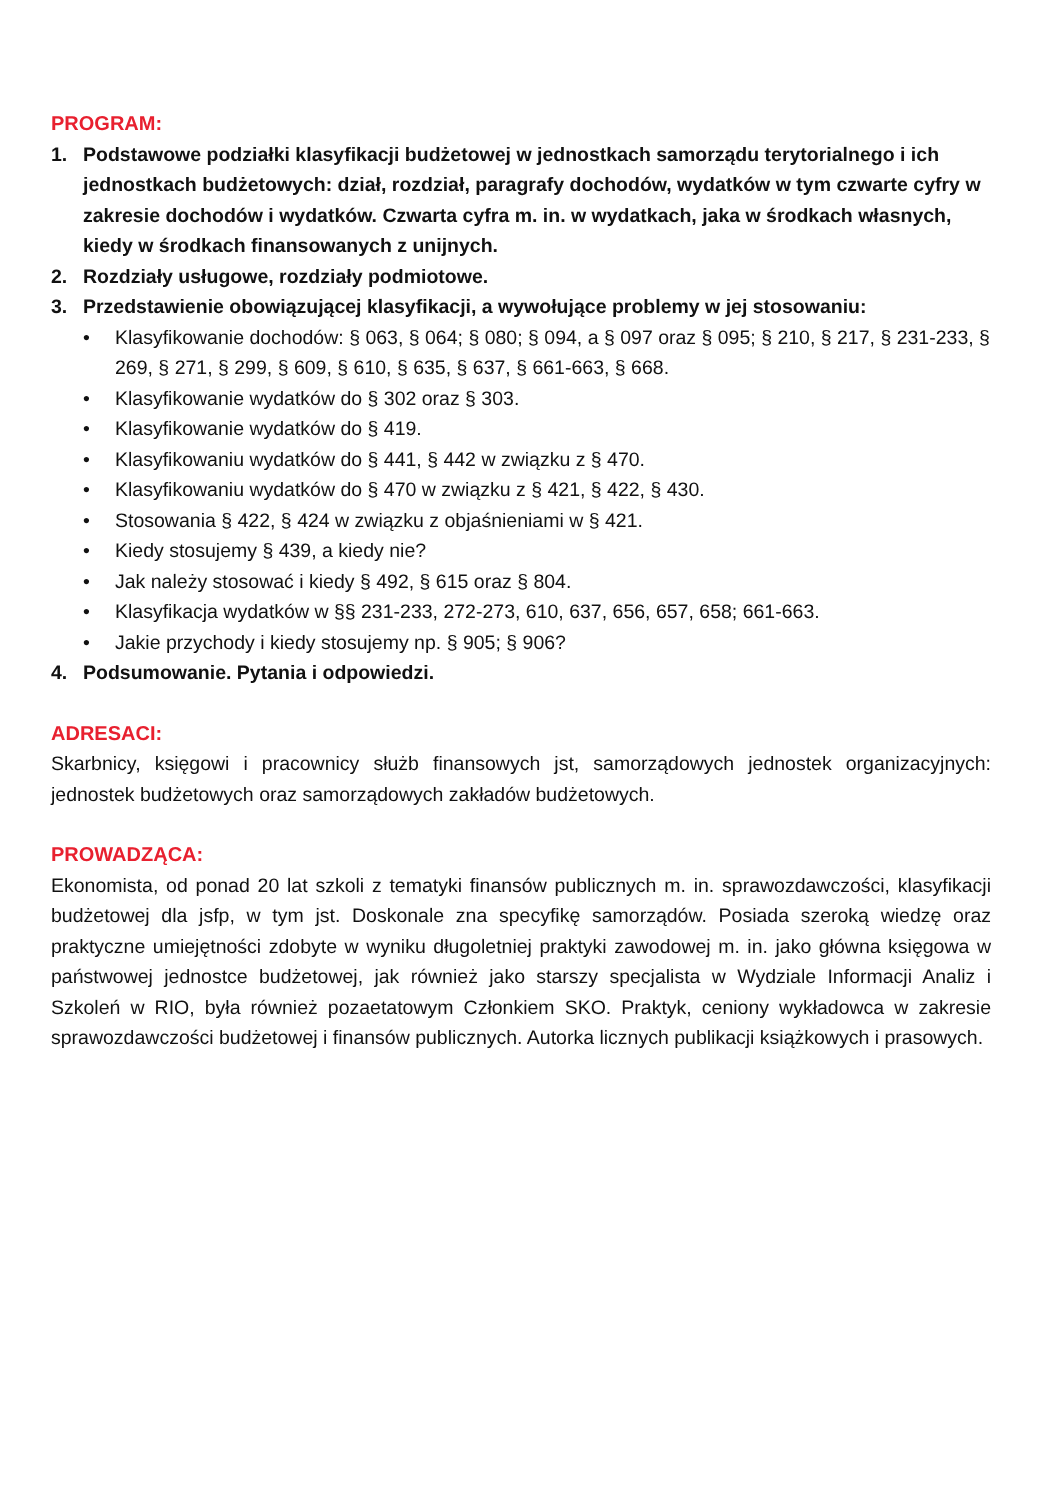PROGRAM:
1. Podstawowe podziałki klasyfikacji budżetowej w jednostkach samorządu terytorialnego i ich jednostkach budżetowych: dział, rozdział, paragrafy dochodów, wydatków w tym czwarte cyfry w zakresie dochodów i wydatków. Czwarta cyfra m. in. w wydatkach, jaka w środkach własnych, kiedy w środkach finansowanych z unijnych.
2. Rozdziały usługowe, rozdziały podmiotowe.
3. Przedstawienie obowiązującej klasyfikacji, a wywołujące problemy w jej stosowaniu:
• Klasyfikowanie dochodów: § 063, § 064; § 080; § 094, a § 097 oraz § 095; § 210, § 217, § 231-233, § 269, § 271, § 299, § 609, § 610, § 635, § 637, § 661-663, § 668.
• Klasyfikowanie wydatków do § 302 oraz § 303.
• Klasyfikowanie wydatków do § 419.
• Klasyfikowaniu wydatków do § 441, § 442 w związku z § 470.
• Klasyfikowaniu wydatków do § 470 w związku z § 421, § 422, § 430.
• Stosowania § 422, § 424 w związku z objaśnieniami w § 421.
• Kiedy stosujemy § 439, a kiedy nie?
• Jak należy stosować i kiedy § 492, § 615 oraz § 804.
• Klasyfikacja wydatków w §§ 231-233, 272-273, 610, 637, 656, 657, 658; 661-663.
• Jakie przychody i kiedy stosujemy np. § 905; § 906?
4. Podsumowanie. Pytania i odpowiedzi.
ADRESACI:
Skarbnicy, księgowi i pracownicy służb finansowych jst, samorządowych jednostek organizacyjnych: jednostek budżetowych oraz samorządowych zakładów budżetowych.
PROWADZĄCA:
Ekonomista, od ponad 20 lat szkoli z tematyki finansów publicznych m. in. sprawozdawczości, klasyfikacji budżetowej dla jsfp, w tym jst. Doskonale zna specyfikę samorządów. Posiada szeroką wiedzę oraz praktyczne umiejętności zdobyte w wyniku długoletniej praktyki zawodowej m. in. jako główna księgowa w państwowej jednostce budżetowej, jak również jako starszy specjalista w Wydziale Informacji Analiz i Szkoleń w RIO, była również pozaetatowym Członkiem SKO. Praktyk, ceniony wykładowca w zakresie sprawozdawczości budżetowej i finansów publicznych. Autorka licznych publikacji książkowych i prasowych.